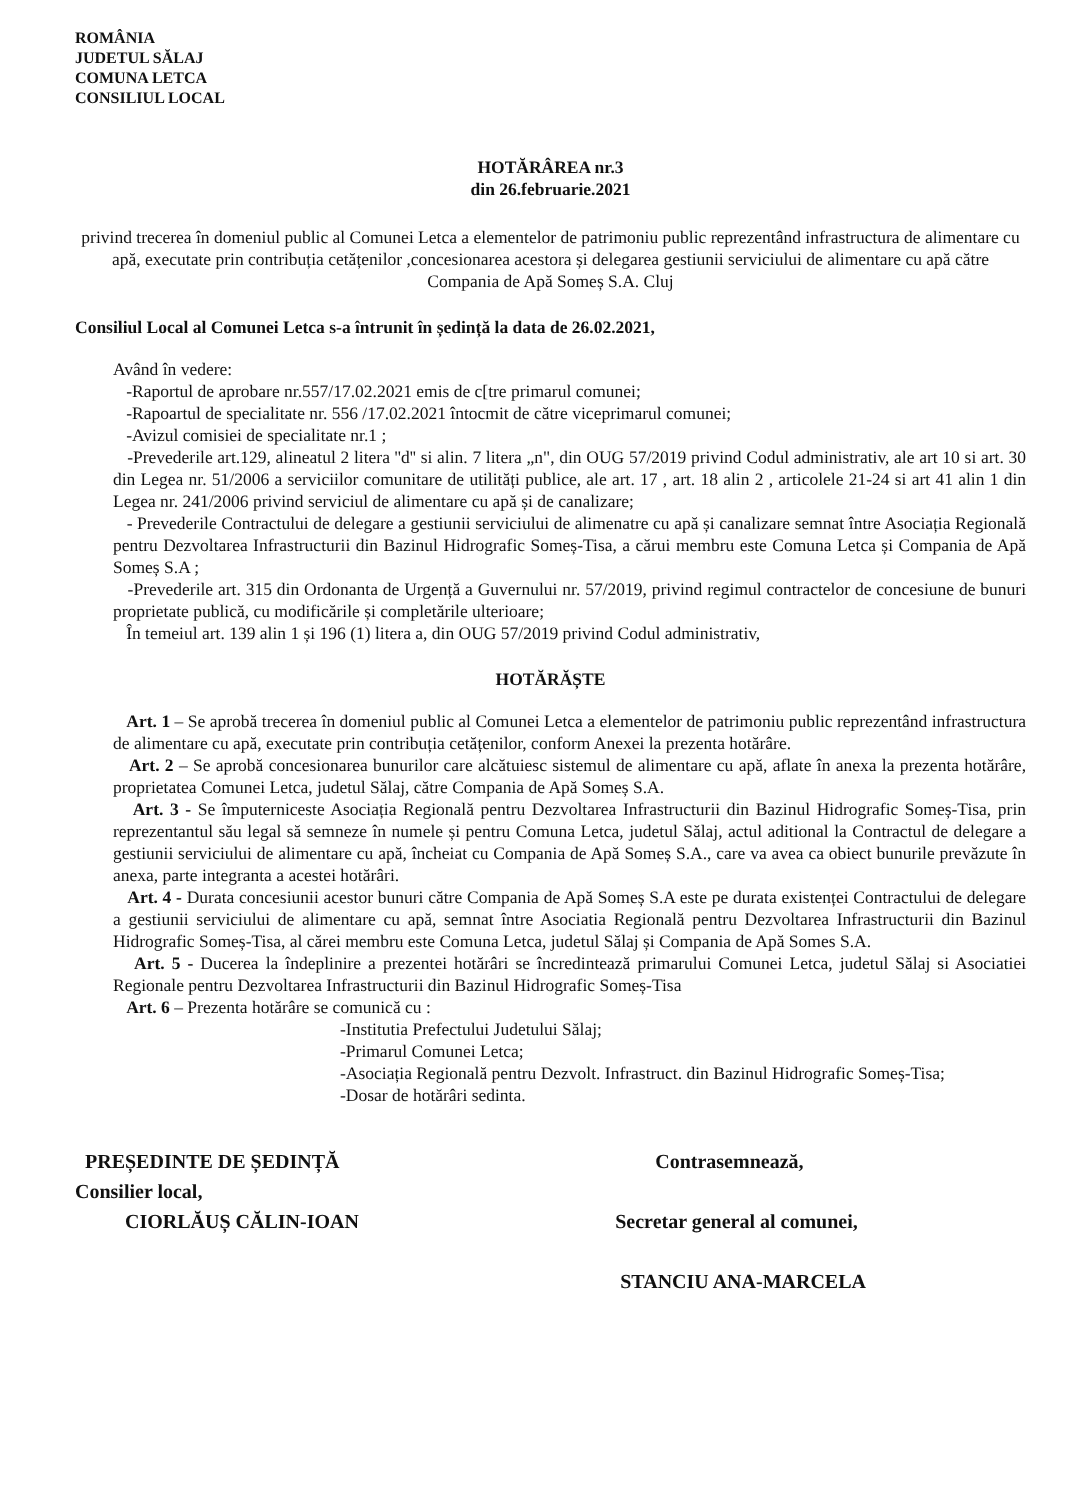ROMÂNIA
JUDETUL SĂLAJ
COMUNA LETCA
CONSILIUL LOCAL
HOTĂRÂREA nr.3
din 26.februarie.2021
privind trecerea în domeniul public al Comunei Letca a elementelor de patrimoniu public reprezentând infrastructura de alimentare cu apă, executate prin contribuția cetățenilor ,concesionarea acestora și delegarea gestiunii serviciului de alimentare cu apă către Compania de Apă Someș S.A. Cluj
Consiliul Local al Comunei Letca s-a întrunit în ședință la data de 26.02.2021,
Având în vedere:
-Raportul de aprobare nr.557/17.02.2021 emis de c[tre primarul comunei;
-Rapoartul de specialitate nr. 556 /17.02.2021 întocmit de către viceprimarul comunei;
-Avizul comisiei de specialitate nr.1 ;
-Prevederile art.129, alineatul 2 litera ''d'' si alin. 7 litera „n", din OUG 57/2019 privind Codul administrativ, ale art 10 si art. 30 din Legea nr. 51/2006 a serviciilor comunitare de utilități publice, ale art. 17 , art. 18 alin 2 , articolele 21-24 si art 41 alin 1 din Legea nr. 241/2006 privind serviciul de alimentare cu apă și de canalizare;
- Prevederile Contractului de delegare a gestiunii serviciului de alimenatre cu apă și canalizare semnat între Asociația Regională pentru Dezvoltarea Infrastructurii din Bazinul Hidrografic Someș-Tisa, a cărui membru este Comuna Letca și Compania de Apă Someș S.A ;
-Prevederile art. 315 din Ordonanta de Urgență a Guvernului nr. 57/2019, privind regimul contractelor de concesiune de bunuri proprietate publică, cu modificările și completările ulterioare;
În temeiul art. 139 alin 1 și 196 (1) litera a, din OUG 57/2019 privind Codul administrativ,
HOTĂRĂȘTE
Art. 1 – Se aprobă trecerea în domeniul public al Comunei Letca a elementelor de patrimoniu public reprezentând infrastructura de alimentare cu apă, executate prin contribuția cetățenilor, conform Anexei la prezenta hotărâre.
Art. 2 – Se aprobă concesionarea bunurilor care alcătuiesc sistemul de alimentare cu apă, aflate în anexa la prezenta hotărâre, proprietatea Comunei Letca, judetul Sălaj, către Compania de Apă Someș S.A.
Art. 3 - Se împuterniceste Asociația Regională pentru Dezvoltarea Infrastructurii din Bazinul Hidrografic Someș-Tisa, prin reprezentantul său legal să semneze în numele și pentru Comuna Letca, judetul Sălaj, actul aditional la Contractul de delegare a gestiunii serviciului de alimentare cu apă, încheiat cu Compania de Apă Someș S.A., care va avea ca obiect bunurile prevăzute în anexa, parte integranta a acestei hotărâri.
Art. 4 - Durata concesiunii acestor bunuri către Compania de Apă Someș S.A este pe durata existenței Contractului de delegare a gestiunii serviciului de alimentare cu apă, semnat între Asociatia Regională pentru Dezvoltarea Infrastructurii din Bazinul Hidrografic Someș-Tisa, al cărei membru este Comuna Letca, judetul Sălaj și Compania de Apă Somes S.A.
Art. 5 - Ducerea la îndeplinire a prezentei hotărâri se încredintează primarului Comunei Letca, judetul Sălaj si Asociatiei Regionale pentru Dezvoltarea Infrastructurii din Bazinul Hidrografic Someș-Tisa
Art. 6 – Prezenta hotărâre se comunică cu :
-Institutia Prefectului Judetului Sălaj;
-Primarul Comunei Letca;
-Asociația Regională pentru Dezvolt. Infrastruct. din Bazinul Hidrografic Someș-Tisa;
-Dosar de hotărâri sedinta.
PREȘEDINTE DE ȘEDINȚĂ
Consilier local,
CIORLĂUȘ CĂLIN-IOAN
Contrasemnează,
Secretar general al comunei,
STANCIU ANA-MARCELA